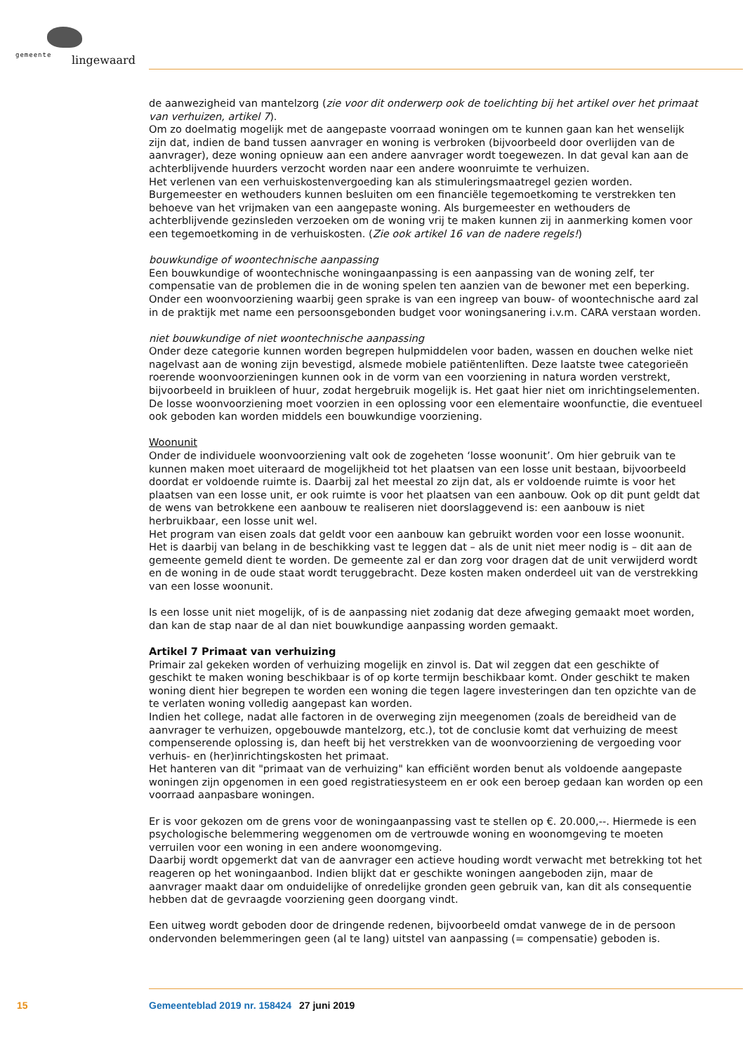gemeente lingewaard
de aanwezigheid van mantelzorg (zie voor dit onderwerp ook de toelichting bij het artikel over het primaat van verhuizen, artikel 7).
Om zo doelmatig mogelijk met de aangepaste voorraad woningen om te kunnen gaan kan het wenselijk zijn dat, indien de band tussen aanvrager en woning is verbroken (bijvoorbeeld door overlijden van de aanvrager), deze woning opnieuw aan een andere aanvrager wordt toegewezen. In dat geval kan aan de achterblijvende huurders verzocht worden naar een andere woonruimte te verhuizen.
Het verlenen van een verhuiskostenvergoeding kan als stimuleringsmaatregel gezien worden. Burgemeester en wethouders kunnen besluiten om een financiële tegemoetkoming te verstrekken ten behoeve van het vrijmaken van een aangepaste woning. Als burgemeester en wethouders de achterblijvende gezinsleden verzoeken om de woning vrij te maken kunnen zij in aanmerking komen voor een tegemoetkoming in de verhuiskosten. (Zie ook artikel 16 van de nadere regels!)
bouwkundige of woontechnische aanpassing
Een bouwkundige of woontechnische woningaanpassing is een aanpassing van de woning zelf, ter compensatie van de problemen die in de woning spelen ten aanzien van de bewoner met een beperking. Onder een woonvoorziening waarbij geen sprake is van een ingreep van bouw- of woontechnische aard zal in de praktijk met name een persoonsgebonden budget voor woningsanering i.v.m. CARA verstaan worden.
niet bouwkundige of niet woontechnische aanpassing
Onder deze categorie kunnen worden begrepen hulpmiddelen voor baden, wassen en douchen welke niet nagelvast aan de woning zijn bevestigd, alsmede mobiele patiëntenliften. Deze laatste twee categorieën roerende woonvoorzieningen kunnen ook in de vorm van een voorziening in natura worden verstrekt, bijvoorbeeld in bruikleen of huur, zodat hergebruik mogelijk is. Het gaat hier niet om inrichtingselementen. De losse woonvoorziening moet voorzien in een oplossing voor een elementaire woonfunctie, die eventueel ook geboden kan worden middels een bouwkundige voorziening.
Woonunit
Onder de individuele woonvoorziening valt ook de zogeheten ‘losse woonunit’. Om hier gebruik van te kunnen maken moet uiteraard de mogelijkheid tot het plaatsen van een losse unit bestaan, bijvoorbeeld doordat er voldoende ruimte is. Daarbij zal het meestal zo zijn dat, als er voldoende ruimte is voor het plaatsen van een losse unit, er ook ruimte is voor het plaatsen van een aanbouw. Ook op dit punt geldt dat de wens van betrokkene een aanbouw te realiseren niet doorslaggevend is: een aanbouw is niet herbruikbaar, een losse unit wel.
Het program van eisen zoals dat geldt voor een aanbouw kan gebruikt worden voor een losse woonunit. Het is daarbij van belang in de beschikking vast te leggen dat – als de unit niet meer nodig is – dit aan de gemeente gemeld dient te worden. De gemeente zal er dan zorg voor dragen dat de unit verwijderd wordt en de woning in de oude staat wordt teruggebracht. Deze kosten maken onderdeel uit van de verstrekking van een losse woonunit.
Is een losse unit niet mogelijk, of is de aanpassing niet zodanig dat deze afweging gemaakt moet worden, dan kan de stap naar de al dan niet bouwkundige aanpassing worden gemaakt.
Artikel 7 Primaat van verhuizing
Primair zal gekeken worden of verhuizing mogelijk en zinvol is. Dat wil zeggen dat een geschikte of geschikt te maken woning beschikbaar is of op korte termijn beschikbaar komt. Onder geschikt te maken woning dient hier begrepen te worden een woning die tegen lagere investeringen dan ten opzichte van de te verlaten woning volledig aangepast kan worden.
Indien het college, nadat alle factoren in de overweging zijn meegenomen (zoals de bereidheid van de aanvrager te verhuizen, opgebouwde mantelzorg, etc.), tot de conclusie komt dat verhuizing de meest compenserende oplossing is, dan heeft bij het verstrekken van de woonvoorziening de vergoeding voor verhuis- en (her)inrichtingskosten het primaat.
Het hanteren van dit "primaat van de verhuizing" kan efficiënt worden benut als voldoende aangepaste woningen zijn opgenomen in een goed registratiesysteem en er ook een beroep gedaan kan worden op een voorraad aanpasbare woningen.
Er is voor gekozen om de grens voor de woningaanpassing vast te stellen op €. 20.000,--. Hiermede is een psychologische belemmering weggenomen om de vertrouwde woning en woonomgeving te moeten verruilen voor een woning in een andere woonomgeving.
Daarbij wordt opgemerkt dat van de aanvrager een actieve houding wordt verwacht met betrekking tot het reageren op het woningaanbod. Indien blijkt dat er geschikte woningen aangeboden zijn, maar de aanvrager maakt daar om onduidelijke of onredelijke gronden geen gebruik van, kan dit als consequentie hebben dat de gevraagde voorziening geen doorgang vindt.
Een uitweg wordt geboden door de dringende redenen, bijvoorbeeld omdat vanwege de in de persoon ondervonden belemmeringen geen (al te lang) uitstel van aanpassing (= compensatie) geboden is.
15 Gemeenteblad 2019 nr. 158424 27 juni 2019